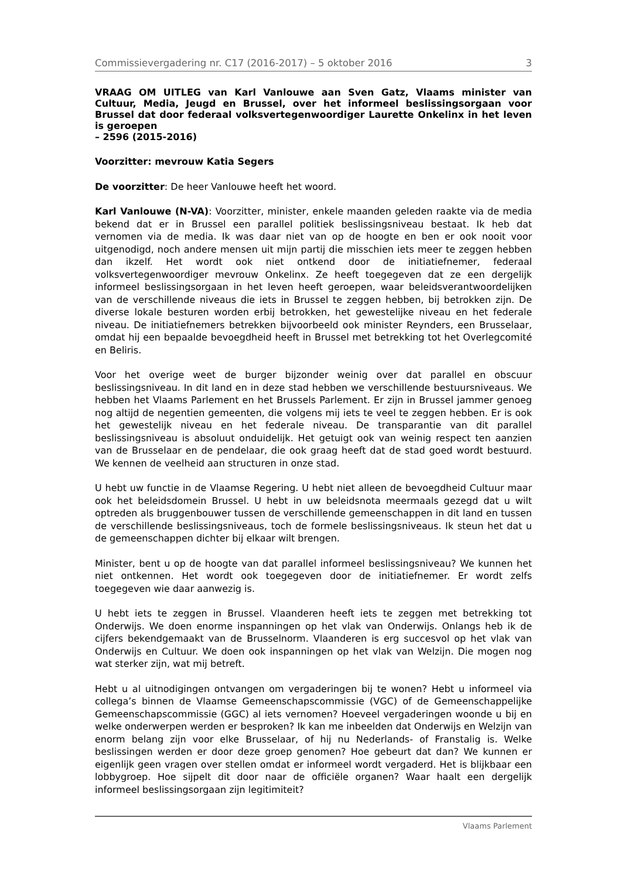Commissievergadering nr. C17 (2016-2017) – 5 oktober 2016 3
VRAAG OM UITLEG van Karl Vanlouwe aan Sven Gatz, Vlaams minister van Cultuur, Media, Jeugd en Brussel, over het informeel beslissingsorgaan voor Brussel dat door federaal volksvertegenwoordiger Laurette Onkelinx in het leven is geroepen
– 2596 (2015-2016)
Voorzitter: mevrouw Katia Segers
De voorzitter: De heer Vanlouwe heeft het woord.
Karl Vanlouwe (N-VA): Voorzitter, minister, enkele maanden geleden raakte via de media bekend dat er in Brussel een parallel politiek beslissingsniveau bestaat. Ik heb dat vernomen via de media. Ik was daar niet van op de hoogte en ben er ook nooit voor uitgenodigd, noch andere mensen uit mijn partij die misschien iets meer te zeggen hebben dan ikzelf. Het wordt ook niet ontkend door de initiatiefnemer, federaal volksvertegenwoordiger mevrouw Onkelinx. Ze heeft toegegeven dat ze een dergelijk informeel beslissingsorgaan in het leven heeft geroepen, waar beleidsverantwoordelijken van de verschillende niveaus die iets in Brussel te zeggen hebben, bij betrokken zijn. De diverse lokale besturen worden erbij betrokken, het gewestelijke niveau en het federale niveau. De initiatiefnemers betrekken bijvoorbeeld ook minister Reynders, een Brusselaar, omdat hij een bepaalde bevoegdheid heeft in Brussel met betrekking tot het Overlegcomité en Beliris.
Voor het overige weet de burger bijzonder weinig over dat parallel en obscuur beslissingsniveau. In dit land en in deze stad hebben we verschillende bestuursniveaus. We hebben het Vlaams Parlement en het Brussels Parlement. Er zijn in Brussel jammer genoeg nog altijd de negentien gemeenten, die volgens mij iets te veel te zeggen hebben. Er is ook het gewestelijk niveau en het federale niveau. De transparantie van dit parallel beslissingsniveau is absoluut onduidelijk. Het getuigt ook van weinig respect ten aanzien van de Brusselaar en de pendelaar, die ook graag heeft dat de stad goed wordt bestuurd. We kennen de veelheid aan structuren in onze stad.
U hebt uw functie in de Vlaamse Regering. U hebt niet alleen de bevoegdheid Cultuur maar ook het beleidsdomein Brussel. U hebt in uw beleidsnota meermaals gezegd dat u wilt optreden als bruggenbouwer tussen de verschillende gemeenschappen in dit land en tussen de verschillende beslissingsniveaus, toch de formele beslissingsniveaus. Ik steun het dat u de gemeenschappen dichter bij elkaar wilt brengen.
Minister, bent u op de hoogte van dat parallel informeel beslissingsniveau? We kunnen het niet ontkennen. Het wordt ook toegegeven door de initiatiefnemer. Er wordt zelfs toegegeven wie daar aanwezig is.
U hebt iets te zeggen in Brussel. Vlaanderen heeft iets te zeggen met betrekking tot Onderwijs. We doen enorme inspanningen op het vlak van Onderwijs. Onlangs heb ik de cijfers bekendgemaakt van de Brusselnorm. Vlaanderen is erg succesvol op het vlak van Onderwijs en Cultuur. We doen ook inspanningen op het vlak van Welzijn. Die mogen nog wat sterker zijn, wat mij betreft.
Hebt u al uitnodigingen ontvangen om vergaderingen bij te wonen? Hebt u informeel via collega’s binnen de Vlaamse Gemeenschapscommissie (VGC) of de Gemeenschappelijke Gemeenschapscommissie (GGC) al iets vernomen? Hoeveel vergaderingen woonde u bij en welke onderwerpen werden er besproken? Ik kan me inbeelden dat Onderwijs en Welzijn van enorm belang zijn voor elke Brusselaar, of hij nu Nederlands- of Franstalig is. Welke beslissingen werden er door deze groep genomen? Hoe gebeurt dat dan? We kunnen er eigenlijk geen vragen over stellen omdat er informeel wordt vergaderd. Het is blijkbaar een lobbygroep. Hoe sijpelt dit door naar de officiële organen? Waar haalt een dergelijk informeel beslissingsorgaan zijn legitimiteit?
Vlaams Parlement